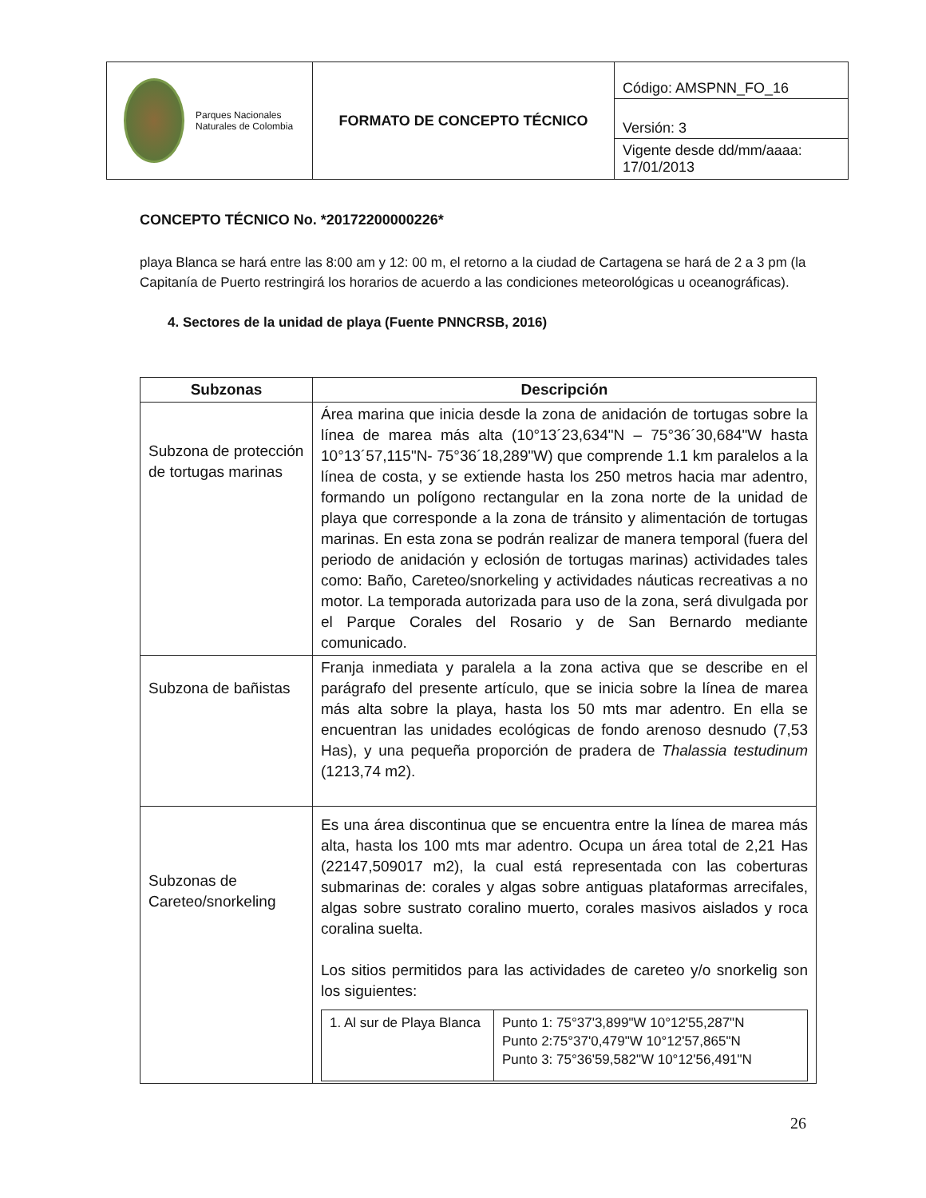| Parques Nacionales Naturales de Colombia | FORMATO DE CONCEPTO TÉCNICO | Código: AMSPNN_FO_16 |
| | | Versión: 3 |
| | | Vigente desde dd/mm/aaaa: 17/01/2013 |
CONCEPTO TÉCNICO No. *20172200000226*
playa Blanca se hará entre las 8:00 am y 12: 00 m, el retorno a la ciudad de Cartagena se hará de 2 a 3 pm (la Capitanía de Puerto restringirá los horarios de acuerdo a las condiciones meteorológicas u oceanográficas).
4. Sectores de la unidad de playa (Fuente PNNCRSB, 2016)
| Subzonas | Descripción |
| --- | --- |
| Subzona de protección de tortugas marinas | Área marina que inicia desde la zona de anidación de tortugas sobre la línea de marea más alta (10°13´23,634"N – 75°36´30,684"W hasta 10°13´57,115"N- 75°36´18,289"W) que comprende 1.1 km paralelos a la línea de costa, y se extiende hasta los 250 metros hacia mar adentro, formando un polígono rectangular en la zona norte de la unidad de playa que corresponde a la zona de tránsito y alimentación de tortugas marinas. En esta zona se podrán realizar de manera temporal (fuera del periodo de anidación y eclosión de tortugas marinas) actividades tales como: Baño, Careteo/snorkeling y actividades náuticas recreativas a no motor. La temporada autorizada para uso de la zona, será divulgada por el Parque Corales del Rosario y de San Bernardo mediante comunicado. |
| Subzona de bañistas | Franja inmediata y paralela a la zona activa que se describe en el parágrafo del presente artículo, que se inicia sobre la línea de marea más alta sobre la playa, hasta los 50 mts mar adentro. En ella se encuentran las unidades ecológicas de fondo arenoso desnudo (7,53 Has), y una pequeña proporción de pradera de Thalassia testudinum (1213,74 m2). |
| Subzonas de Careteo/snorkeling | Es una área discontinua que se encuentra entre la línea de marea más alta, hasta los 100 mts mar adentro. Ocupa un área total de 2,21 Has (22147,509017 m2), la cual está representada con las coberturas submarinas de: corales y algas sobre antiguas plataformas arrecifales, algas sobre sustrato coralino muerto, corales masivos aislados y roca coralina suelta. Los sitios permitidos para las actividades de careteo y/o snorkelig son los siguientes: / 1. Al sur de Playa Blanca / Punto 1: 75°37'3,899"W 10°12'55,287"N Punto 2:75°37'0,479"W 10°12'57,865"N Punto 3: 75°36'59,582"W 10°12'56,491"N / |
26